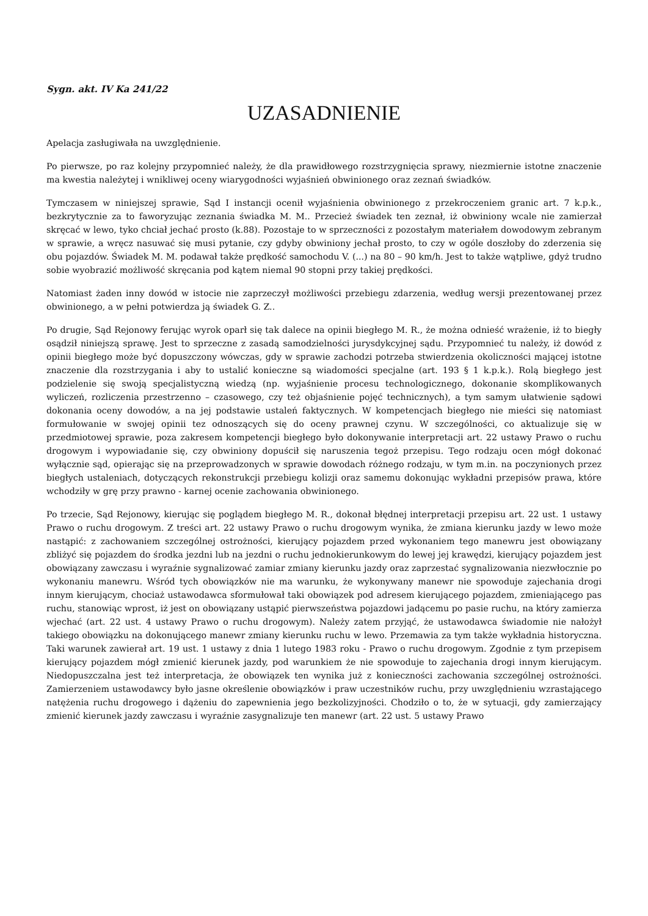Sygn. akt. IV Ka 241/22
UZASADNIENIE
Apelacja zasługiwała na uwzględnienie.
Po pierwsze, po raz kolejny przypomnieć należy, że dla prawidłowego rozstrzygnięcia sprawy, niezmiernie istotne znaczenie ma kwestia należytej i wnikliwej oceny wiarygodności wyjaśnień obwinionego oraz zeznań świadków.
Tymczasem w niniejszej sprawie, Sąd I instancji ocenił wyjaśnienia obwinionego z przekroczeniem granic art. 7 k.p.k., bezkrytycznie za to faworyzując zeznania świadka M. M.. Przecież świadek ten zeznał, iż obwiniony wcale nie zamierzał skręcać w lewo, tyko chciał jechać prosto (k.88). Pozostaje to w sprzeczności z pozostałym materiałem dowodowym zebranym w sprawie, a wręcz nasuwać się musi pytanie, czy gdyby obwiniony jechał prosto, to czy w ogóle doszłoby do zderzenia się obu pojazdów. Świadek M. M. podawał także prędkość samochodu V. (...) na 80 – 90 km/h. Jest to także wątpliwe, gdyż trudno sobie wyobrazić możliwość skręcania pod kątem niemal 90 stopni przy takiej prędkości.
Natomiast żaden inny dowód w istocie nie zaprzeczył możliwości przebiegu zdarzenia, według wersji prezentowanej przez obwinionego, a w pełni potwierdza ją świadek G. Z..
Po drugie, Sąd Rejonowy ferując wyrok oparł się tak dalece na opinii biegłego M. R., że można odnieść wrażenie, iż to biegły osądził niniejszą sprawę. Jest to sprzeczne z zasadą samodzielności jurysdykcyjnej sądu. Przypomnieć tu należy, iż dowód z opinii biegłego może być dopuszczony wówczas, gdy w sprawie zachodzi potrzeba stwierdzenia okoliczności mającej istotne znaczenie dla rozstrzygania i aby to ustalić konieczne są wiadomości specjalne (art. 193 § 1 k.p.k.). Rolą biegłego jest podzielenie się swoją specjalistyczną wiedzą (np. wyjaśnienie procesu technologicznego, dokonanie skomplikowanych wyliczeń, rozliczenia przestrzenno – czasowego, czy też objaśnienie pojęć technicznych), a tym samym ułatwienie sądowi dokonania oceny dowodów, a na jej podstawie ustaleń faktycznych. W kompetencjach biegłego nie mieści się natomiast formułowanie w swojej opinii tez odnoszących się do oceny prawnej czynu. W szczególności, co aktualizuje się w przedmiotowej sprawie, poza zakresem kompetencji biegłego było dokonywanie interpretacji art. 22 ustawy Prawo o ruchu drogowym i wypowiadanie się, czy obwiniony dopuścił się naruszenia tegoż przepisu. Tego rodzaju ocen mógł dokonać wyłącznie sąd, opierając się na przeprowadzonych w sprawie dowodach różnego rodzaju, w tym m.in. na poczynionych przez biegłych ustaleniach, dotyczących rekonstrukcji przebiegu kolizji oraz samemu dokonując wykładni przepisów prawa, które wchodziły w grę przy prawno - karnej ocenie zachowania obwinionego.
Po trzecie, Sąd Rejonowy, kierując się poglądem biegłego M. R., dokonał błędnej interpretacji przepisu art. 22 ust. 1 ustawy Prawo o ruchu drogowym. Z treści art. 22 ustawy Prawo o ruchu drogowym wynika, że zmiana kierunku jazdy w lewo może nastąpić: z zachowaniem szczególnej ostrożności, kierujący pojazdem przed wykonaniem tego manewru jest obowiązany zbliżyć się pojazdem do środka jezdni lub na jezdni o ruchu jednokierunkowym do lewej jej krawędzi, kierujący pojazdem jest obowiązany zawczasu i wyraźnie sygnalizować zamiar zmiany kierunku jazdy oraz zaprzestać sygnalizowania niezwłocznie po wykonaniu manewru. Wśród tych obowiązków nie ma warunku, że wykonywany manewr nie spowoduje zajechania drogi innym kierującym, chociaż ustawodawca sformułował taki obowiązek pod adresem kierującego pojazdem, zmieniającego pas ruchu, stanowiąc wprost, iż jest on obowiązany ustąpić pierwszeństwa pojazdowi jadącemu po pasie ruchu, na który zamierza wjechać (art. 22 ust. 4 ustawy Prawo o ruchu drogowym). Należy zatem przyjąć, że ustawodawca świadomie nie nałożył takiego obowiązku na dokonującego manewr zmiany kierunku ruchu w lewo. Przemawia za tym także wykładnia historyczna. Taki warunek zawierał art. 19 ust. 1 ustawy z dnia 1 lutego 1983 roku - Prawo o ruchu drogowym. Zgodnie z tym przepisem kierujący pojazdem mógł zmienić kierunek jazdy, pod warunkiem że nie spowoduje to zajechania drogi innym kierującym. Niedopuszczalna jest też interpretacja, że obowiązek ten wynika już z konieczności zachowania szczególnej ostrożności. Zamierzeniem ustawodawcy było jasne określenie obowiązków i praw uczestników ruchu, przy uwzględnieniu wzrastającego natężenia ruchu drogowego i dążeniu do zapewnienia jego bezkolizyjności. Chodziło o to, że w sytuacji, gdy zamierzający zmienić kierunek jazdy zawczasu i wyraźnie zasygnalizuje ten manewr (art. 22 ust. 5 ustawy Prawo